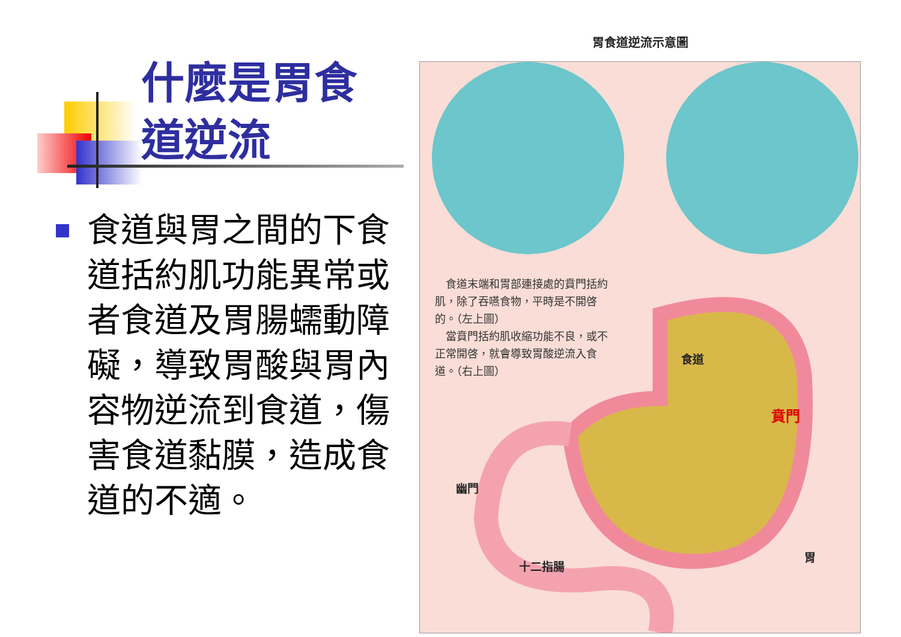什麼是胃食道逆流
食道與胃之間的下食道括約肌功能異常或者食道及胃腸蠕動障礙，導致胃酸與胃內容物逆流到食道，傷害食道黏膜，造成食道的不適。
胃食道逆流示意圖
　食道末端和胃部連接處的賁門括約肌，除了吞嚥食物，平時是不開啓的。（左上圖）
　當賁門括約肌收縮功能不良，或不正常開啓，就會導致胃酸逆流入食道。（右上圖）
食道
賁門
幽門
十二指腸
胃